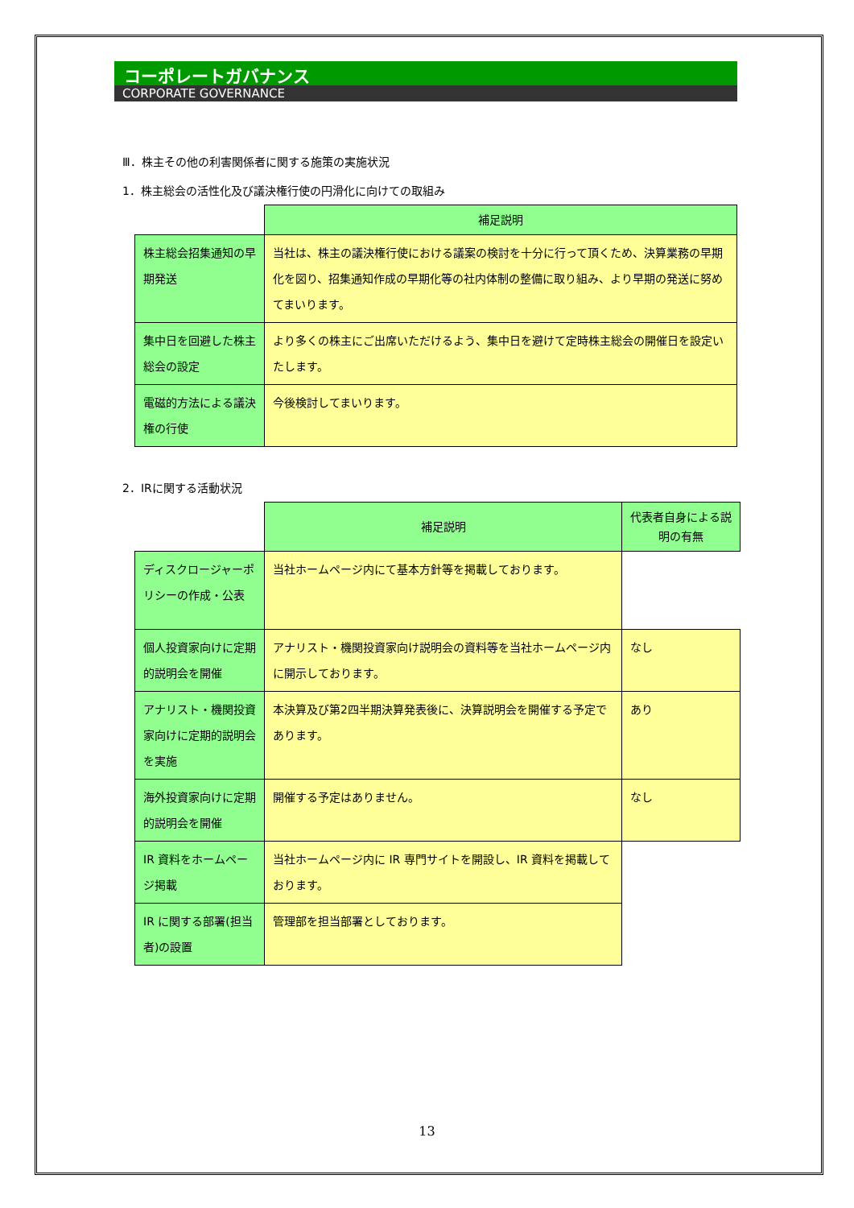コーポレートガバナンス
CORPORATE GOVERNANCE
Ⅲ．株主その他の利害関係者に関する施策の実施状況
1．株主総会の活性化及び議決権行使の円滑化に向けての取組み
| | 補足説明 |
| 株主総会招集通知の早期発送 | 当社は、株主の議決権行使における議案の検討を十分に行って頂くため、決算業務の早期化を図り、招集通知作成の早期化等の社内体制の整備に取り組み、より早期の発送に努めてまいります。 |
| 集中日を回避した株主総会の設定 | より多くの株主にご出席いただけるよう、集中日を避けて定時株主総会の開催日を設定いたします。 |
| 電磁的方法による議決権の行使 | 今後検討してまいります。 |
2．IRに関する活動状況
| | 補足説明 | 代表者自身による説明の有無 |
| ディスクロージャーポリシーの作成・公表 | 当社ホームページ内にて基本方針等を掲載しております。 | |
| 個人投資家向けに定期的説明会を開催 | アナリスト・機関投資家向け説明会の資料等を当社ホームページ内に開示しております。 | なし |
| アナリスト・機関投資家向けに定期的説明会を実施 | 本決算及び第2四半期決算発表後に、決算説明会を開催する予定であります。 | あり |
| 海外投資家向けに定期的説明会を開催 | 開催する予定はありません。 | なし |
| IR 資料をホームページ掲載 | 当社ホームページ内に IR 専門サイトを開設し、IR 資料を掲載しております。 | |
| IR に関する部署(担当者)の設置 | 管理部を担当部署としております。 | |
13